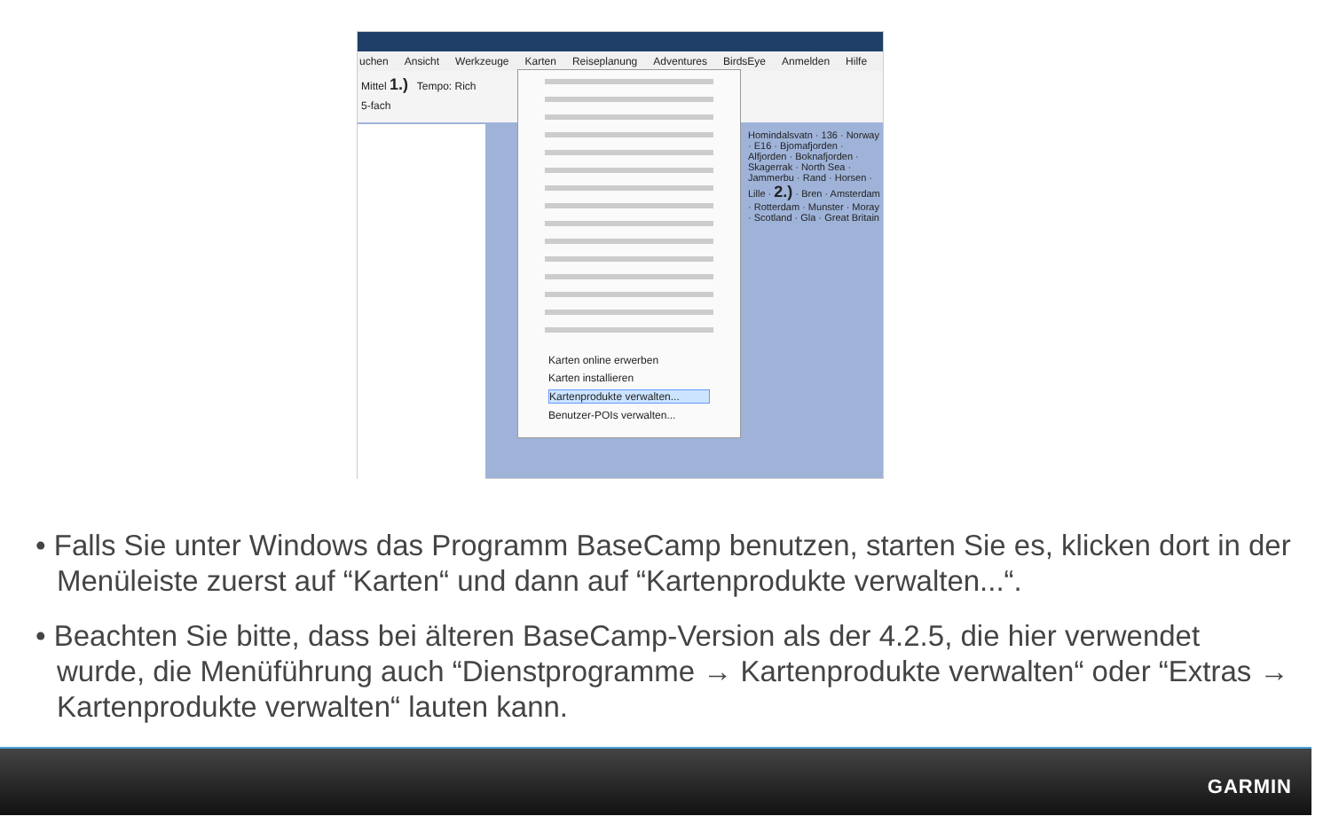uchen Ansicht Werkzeuge Karten Reiseplanung Adventures BirdsEye Anmelden Hilfe
Mittel 1.) Tempo: Rich
5-fach
Homindalsvatn · 136 · Norway · E16 · Bjomafjorden · Alfjorden · Boknafjorden · Skagerrak · North Sea · Jammerbu · Rand · Horsen · Lille · 2.) · Bren · Amsterdam · Rotterdam · Munster · Moray · Scotland · Gla · Great Britain
Karten online erwerben
Karten installieren
Kartenprodukte verwalten...
Benutzer-POIs verwalten...
• Falls Sie unter Windows das Programm BaseCamp benutzen, starten Sie es, klicken dort in der Menüleiste zuerst auf “Karten“ und dann auf “Kartenprodukte verwalten...“.
• Beachten Sie bitte, dass bei älteren BaseCamp-Version als der 4.2.5, die hier verwendet wurde, die Menüführung auch “Dienstprogramme → Kartenprodukte verwalten“ oder “Extras → Kartenprodukte verwalten“ lauten kann.
GARMIN